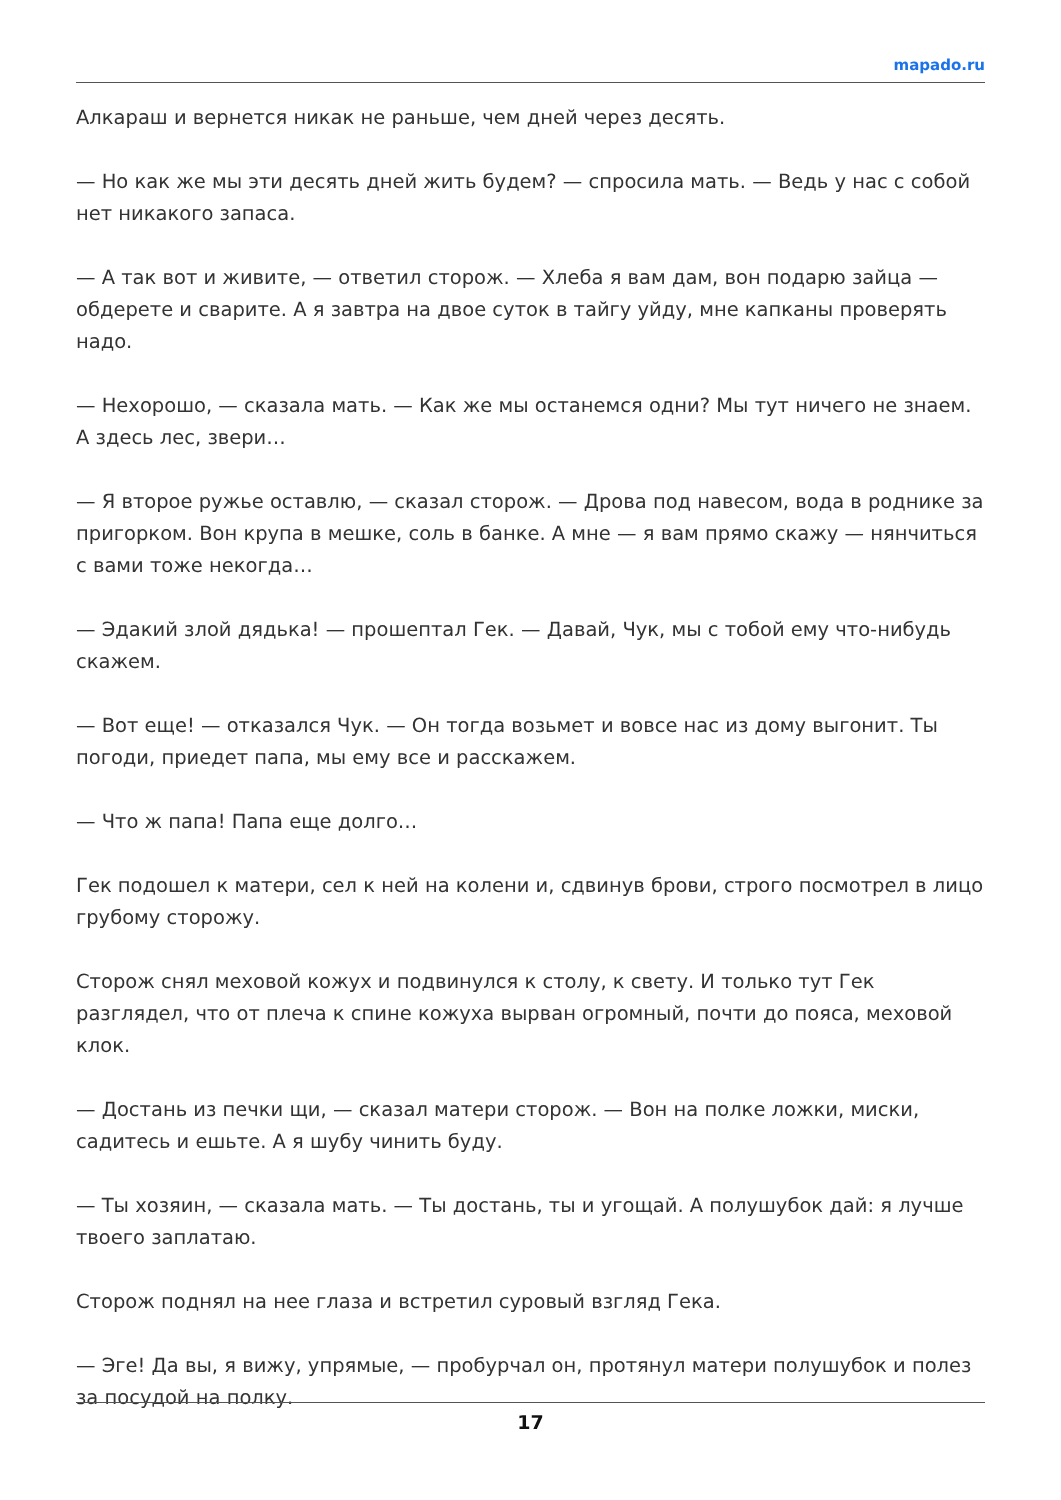mapado.ru
Алкараш и вернется никак не раньше, чем дней через десять.
— Но как же мы эти десять дней жить будем? — спросила мать. — Ведь у нас с собой нет никакого запаса.
— А так вот и живите, — ответил сторож. — Хлеба я вам дам, вон подарю зайца — обдерете и сварите. А я завтра на двое суток в тайгу уйду, мне капканы проверять надо.
— Нехорошо, — сказала мать. — Как же мы останемся одни? Мы тут ничего не знаем. А здесь лес, звери…
— Я второе ружье оставлю, — сказал сторож. — Дрова под навесом, вода в роднике за пригорком. Вон крупа в мешке, соль в банке. А мне — я вам прямо скажу — нянчиться с вами тоже некогда…
— Эдакий злой дядька! — прошептал Гек. — Давай, Чук, мы с тобой ему что-нибудь скажем.
— Вот еще! — отказался Чук. — Он тогда возьмет и вовсе нас из дому выгонит. Ты погоди, приедет папа, мы ему все и расскажем.
— Что ж папа! Папа еще долго…
Гек подошел к матери, сел к ней на колени и, сдвинув брови, строго посмотрел в лицо грубому сторожу.
Сторож снял меховой кожух и подвинулся к столу, к свету. И только тут Гек разглядел, что от плеча к спине кожуха вырван огромный, почти до пояса, меховой клок.
— Достань из печки щи, — сказал матери сторож. — Вон на полке ложки, миски, садитесь и ешьте. А я шубу чинить буду.
— Ты хозяин, — сказала мать. — Ты достань, ты и угощай. А полушубок дай: я лучше твоего заплатаю.
Сторож поднял на нее глаза и встретил суровый взгляд Гека.
— Эге! Да вы, я вижу, упрямые, — пробурчал он, протянул матери полушубок и полез за посудой на полку.
17